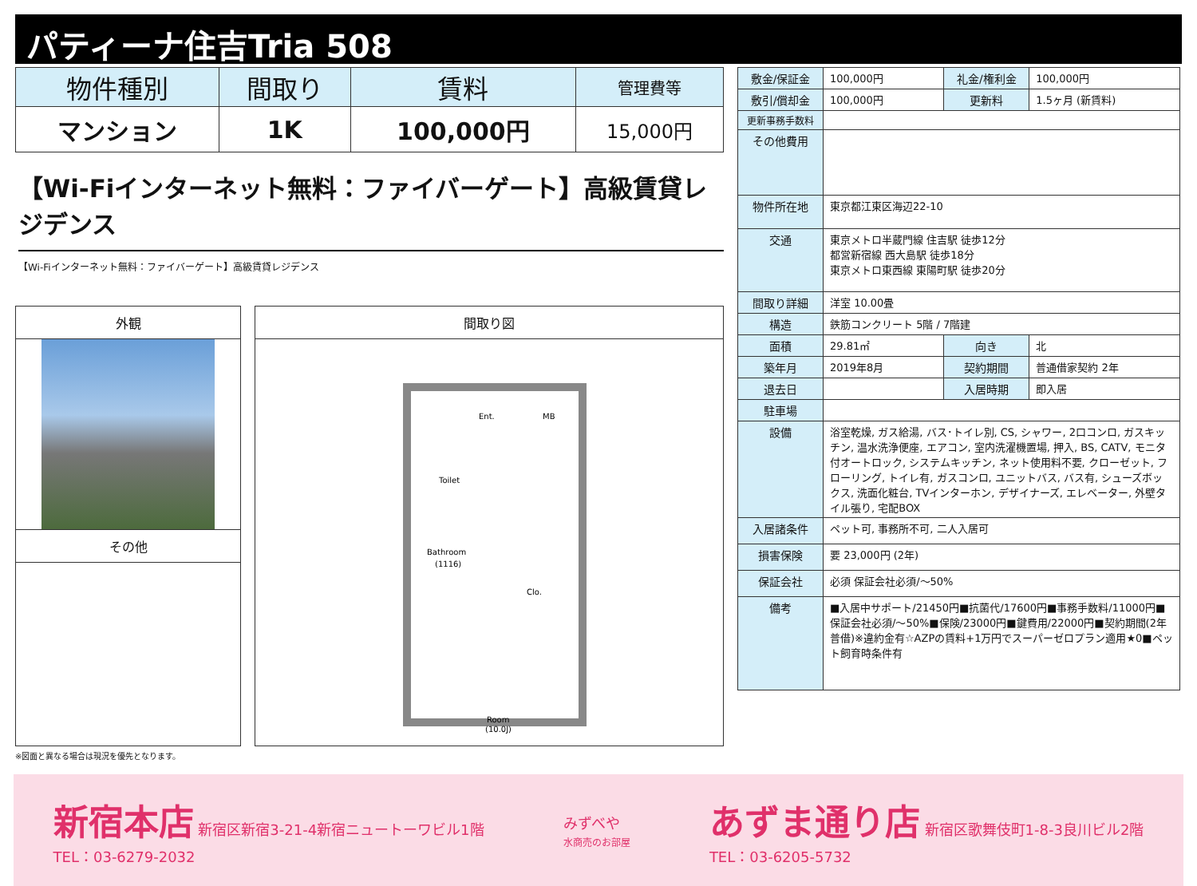パティーナ住吉Tria 508
| 物件種別 | 間取り | 賃料 | 管理費等 |
| --- | --- | --- | --- |
| マンション | 1K | 100,000円 | 15,000円 |
【Wi-Fiインターネット無料：ファイバーゲート】高級賃貸レジデンス
【Wi-Fiインターネット無料：ファイバーゲート】高級賃貸レジデンス
外観
その他
間取り図
Ent.
MB
Toilet
Bathroom
(1116)
Clo.
Room
(10.0J)
-
※図面と異なる場合は現況を優先となります。
| 敷金/保証金 | 100,000円 | 礼金/権利金 | 100,000円 |
| 敷引/償却金 | 100,000円 | 更新料 | 1.5ヶ月 (新賃料) |
| 更新事務手数料 | | | |
| その他費用 | | | |
| 物件所在地 | 東京都江東区海辺22-10 | | |
| 交通 | 東京メトロ半蔵門線 住吉駅 徒歩12分 都営新宿線 西大島駅 徒歩18分 東京メトロ東西線 東陽町駅 徒歩20分 | | |
| 間取り詳細 | 洋室 10.00畳 | | |
| 構造 | 鉄筋コンクリート 5階 / 7階建 | | |
| 面積 | 29.81㎡ | 向き | 北 |
| 築年月 | 2019年8月 | 契約期間 | 普通借家契約 2年 |
| 退去日 | | 入居時期 | 即入居 |
| 駐車場 | | | |
| 設備 | 浴室乾燥, ガス給湯, バス･トイレ別, CS, シャワー, 2口コンロ, ガスキッチン, 温水洗浄便座, エアコン, 室内洗濯機置場, 押入, BS, CATV, モニタ付オートロック, システムキッチン, ネット使用料不要, クローゼット, フローリング, トイレ有, ガスコンロ, ユニットバス, バス有, シューズボックス, 洗面化粧台, TVインターホン, デザイナーズ, エレベーター, 外壁タイル張り, 宅配BOX | | |
| 入居諸条件 | ペット可, 事務所不可, 二人入居可 | | |
| 損害保険 | 要 23,000円 (2年) | | |
| 保証会社 | 必須 保証会社必須/～50% | | |
| 備考 | ■入居中サポート/21450円■抗菌代/17600円■事務手数料/11000円■保証会社必須/～50%■保険/23000円■鍵費用/22000円■契約期間(2年普借)※違約金有☆AZPの賃料+1万円でスーパーゼロプラン適用★0■ペット飼育時条件有 | | |
新宿本店 新宿区新宿3-21-4新宿ニュートーワビル1階
TEL：03-6279-2032
みずべや
水商売のお部屋
あずま通り店 新宿区歌舞伎町1-8-3良川ビル2階
TEL：03-6205-5732